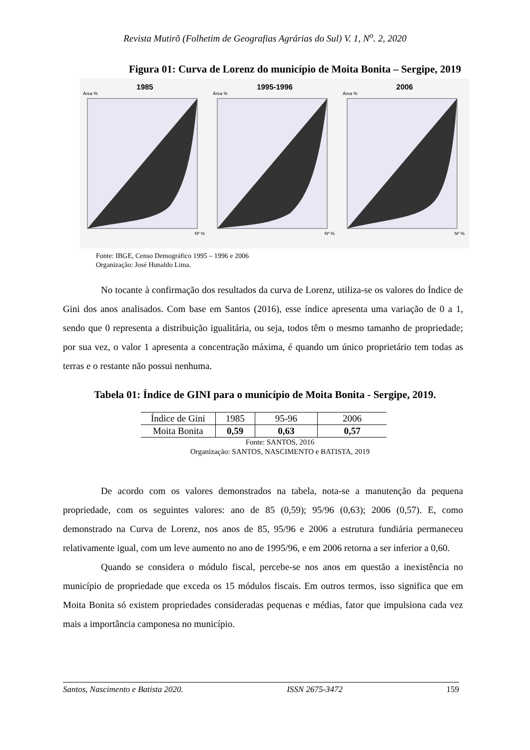Revista Mutirõ (Folhetim de Geografias Agrárias do Sul) V. 1, N<sup>o</sup>. 2, 2020
Figura 01: Curva de Lorenz do município de Moita Bonita – Sergipe, 2019
1985
Área %
Nº %
1995-1996
Área %
Nº %
2006
Área %
Nº %
Fonte: IBGE, Censo Demográfico 1995 – 1996 e 2006
Organização: José Hunaldo Lima.
No tocante à confirmação dos resultados da curva de Lorenz, utiliza-se os valores do Índice de Gini dos anos analisados. Com base em Santos (2016), esse índice apresenta uma variação de 0 a 1, sendo que 0 representa a distribuição igualitária, ou seja, todos têm o mesmo tamanho de propriedade; por sua vez, o valor 1 apresenta a concentração máxima, é quando um único proprietário tem todas as terras e o restante não possui nenhuma.
Tabela 01: Índice de GINI para o município de Moita Bonita - Sergipe, 2019.
| Índice de Gini | 1985 | 95-96 | 2006 |
| Moita Bonita | 0,59 | 0,63 | 0,57 |
Fonte: SANTOS, 2016
Organização: SANTOS, NASCIMENTO e BATISTA, 2019
De acordo com os valores demonstrados na tabela, nota-se a manutenção da pequena propriedade, com os seguintes valores: ano de 85 (0,59); 95/96 (0,63); 2006 (0,57). E, como demonstrado na Curva de Lorenz, nos anos de 85, 95/96 e 2006 a estrutura fundiária permaneceu relativamente igual, com um leve aumento no ano de 1995/96, e em 2006 retorna a ser inferior a 0,60.
Quando se considera o módulo fiscal, percebe-se nos anos em questão a inexistência no município de propriedade que exceda os 15 módulos fiscais. Em outros termos, isso significa que em Moita Bonita só existem propriedades consideradas pequenas e médias, fator que impulsiona cada vez mais a importância camponesa no município.
Santos, Nascimento e Batista 2020. ISSN 2675-3472 159